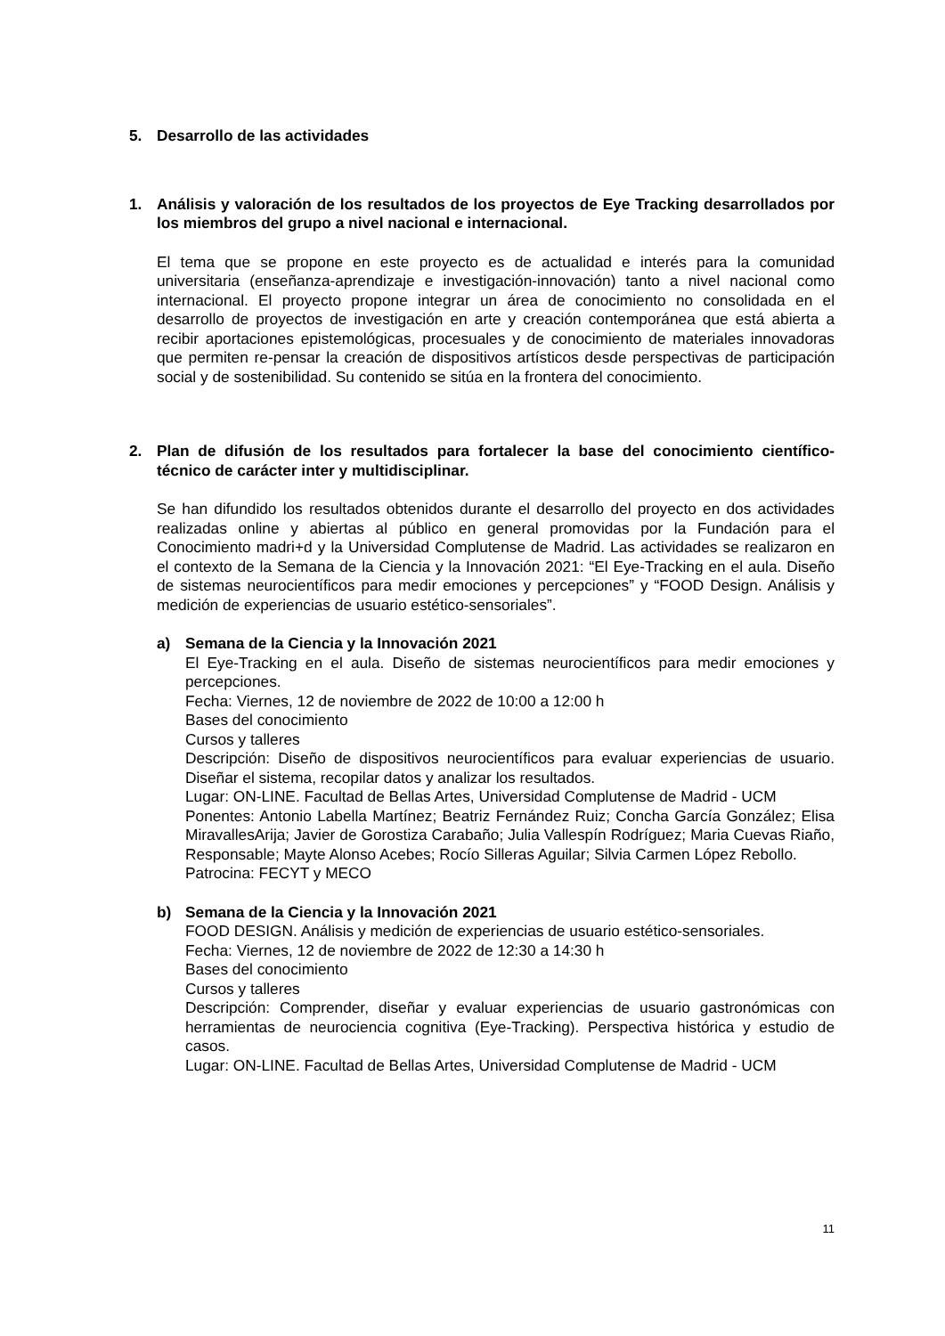5. Desarrollo de las actividades
1. Análisis y valoración de los resultados de los proyectos de Eye Tracking desarrollados por los miembros del grupo a nivel nacional e internacional.
El tema que se propone en este proyecto es de actualidad e interés para la comunidad universitaria (enseñanza-aprendizaje e investigación-innovación) tanto a nivel nacional como internacional. El proyecto propone integrar un área de conocimiento no consolidada en el desarrollo de proyectos de investigación en arte y creación contemporánea que está abierta a recibir aportaciones epistemológicas, procesuales y de conocimiento de materiales innovadoras que permiten re-pensar la creación de dispositivos artísticos desde perspectivas de participación social y de sostenibilidad. Su contenido se sitúa en la frontera del conocimiento.
2. Plan de difusión de los resultados para fortalecer la base del conocimiento científico-técnico de carácter inter y multidisciplinar.
Se han difundido los resultados obtenidos durante el desarrollo del proyecto en dos actividades realizadas online y abiertas al público en general promovidas por la Fundación para el Conocimiento madri+d y la Universidad Complutense de Madrid. Las actividades se realizaron en el contexto de la Semana de la Ciencia y la Innovación 2021: “El Eye-Tracking en el aula. Diseño de sistemas neurocientíficos para medir emociones y percepciones” y “FOOD Design. Análisis y medición de experiencias de usuario estético-sensoriales”.
a) Semana de la Ciencia y la Innovación 2021
El Eye-Tracking en el aula. Diseño de sistemas neurocientíficos para medir emociones y percepciones.
Fecha: Viernes, 12 de noviembre de 2022 de 10:00 a 12:00 h
Bases del conocimiento
Cursos y talleres
Descripción: Diseño de dispositivos neurocientíficos para evaluar experiencias de usuario. Diseñar el sistema, recopilar datos y analizar los resultados.
Lugar: ON-LINE. Facultad de Bellas Artes, Universidad Complutense de Madrid - UCM
Ponentes: Antonio Labella Martínez; Beatriz Fernández Ruiz; Concha García González; Elisa MiravallesArija; Javier de Gorostiza Carabaño; Julia Vallespín Rodríguez; Maria Cuevas Riaño, Responsable; Mayte Alonso Acebes; Rocío Silleras Aguilar; Silvia Carmen López Rebollo.
Patrocina: FECYT y MECO
b) Semana de la Ciencia y la Innovación 2021
FOOD DESIGN. Análisis y medición de experiencias de usuario estético-sensoriales.
Fecha: Viernes, 12 de noviembre de 2022 de 12:30 a 14:30 h
Bases del conocimiento
Cursos y talleres
Descripción: Comprender, diseñar y evaluar experiencias de usuario gastronómicas con herramientas de neurociencia cognitiva (Eye-Tracking). Perspectiva histórica y estudio de casos.
Lugar: ON-LINE. Facultad de Bellas Artes, Universidad Complutense de Madrid - UCM
11